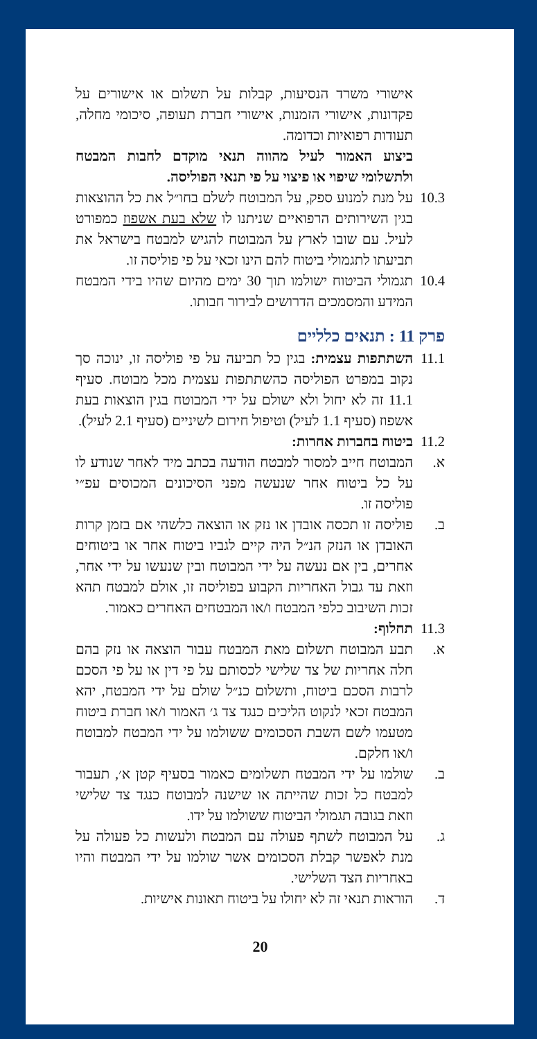אישורי משרד הנסיעות, קבלות על תשלום או אישורים על פקדונות, אישורי הזמנות, אישורי חברת תעופה, סיכומי מחלה, תעודות רפואיות וכדומה.
ביצוע האמור לעיל מהווה תנאי מוקדם לחבות המבטח ולתשלומי שיפוי או פיצוי על פי תנאי הפוליסה.
10.3
על מנת למנוע ספק, על המבוטח לשלם בחו״ל את כל ההוצאות בגין השירותים הרפואיים שניתנו לו שלא בעת אשפוז כמפורט לעיל. עם שובו לארץ על המבוטח להגיש למבטח בישראל את תביעתו לתגמולי ביטוח להם הינו זכאי על פי פוליסה זו.
10.4
תגמולי הביטוח ישולמו תוך 30 ימים מהיום שהיו בידי המבטח המידע והמסמכים הדרושים לבירור חבותו.
פרק 11 : תנאים כלליים
11.1
השתתפות עצמית: בגין כל תביעה על פי פוליסה זו, ינוכה סך נקוב במפרט הפוליסה כהשתתפות עצמית מכל מבוטח. סעיף 11.1 זה לא יחול ולא ישולם על ידי המבוטח בגין הוצאות בעת אשפוז (סעיף 1.1 לעיל) וטיפול חירום לשיניים (סעיף 2.1 לעיל).
11.2
ביטוח בחברות אחרות:
א. המבוטח חייב למסור למבטח הודעה בכתב מיד לאחר שנודע לו על כל ביטוח אחר שנעשה מפני הסיכונים המכוסים עפ״י פוליסה זו.
ב. פוליסה זו תכסה אובדן או נזק או הוצאה כלשהי אם בזמן קרות האובדן או הנזק הנ״ל היה קיים לגביו ביטוח אחר או ביטוחים אחרים, בין אם נעשה על ידי המבוטח ובין שנעשו על ידי אחר, וזאת עד גבול האחריות הקבוע בפוליסה זו, אולם למבטח תהא זכות השיבוב כלפי המבטח ו/או המבטחים האחרים כאמור.
11.3
תחלוף:
א. תבע המבוטח תשלום מאת המבטח עבור הוצאה או נזק בהם חלה אחריות של צד שלישי לכסותם על פי דין או על פי הסכם לרבות הסכם ביטוח, ותשלום כנ״ל שולם על ידי המבטח, יהא המבטח זכאי לנקוט הליכים כנגד צד ג׳ האמור ו/או חברת ביטוח מטעמו לשם השבת הסכומים ששולמו על ידי המבטח למבוטח ו/או חלקם.
ב. שולמו על ידי המבטח תשלומים כאמור בסעיף קטן א׳, תעבור למבטח כל זכות שהייתה או שישנה למבוטח כנגד צד שלישי וזאת בגובה תגמולי הביטוח ששולמו על ידו.
ג. על המבוטח לשתף פעולה עם המבטח ולעשות כל פעולה על מנת לאפשר קבלת הסכומים אשר שולמו על ידי המבטח והיו באחריות הצד השלישי.
ד. הוראות תנאי זה לא יחולו על ביטוח תאונות אישיות.
20